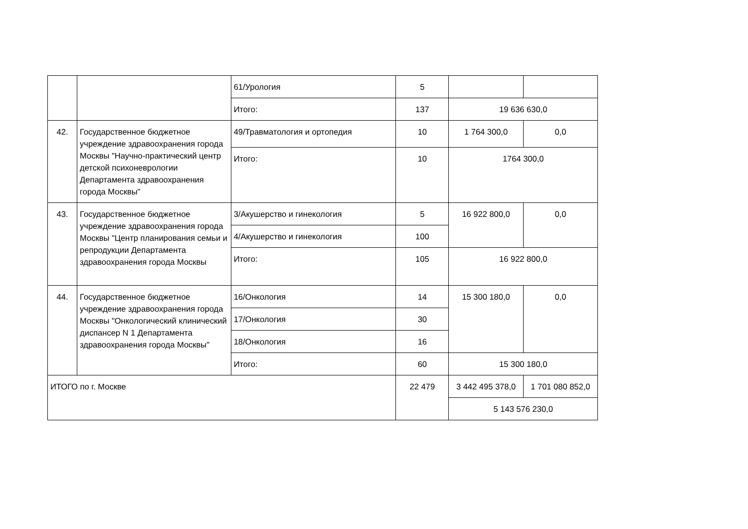| | | 61/Урология | 5 | | |
| | | Итого: | 137 | 19 636 630,0 | |
| 42. | Государственное бюджетное учреждение здравоохранения города Москвы "Научно-практический центр детской психоневрологии Департамента здравоохранения города Москвы" | 49/Травматология и ортопедия | 10 | 1 764 300,0 | 0,0 |
| | | Итого: | 10 | 1764 300,0 | |
| 43. | Государственное бюджетное учреждение здравоохранения города Москвы "Центр планирования семьи и репродукции Департамента здравоохранения города Москвы | 3/Акушерство и гинекология | 5 | 16 922 800,0 | 0,0 |
| | | 4/Акушерство и гинекология | 100 | | |
| | | Итого: | 105 | 16 922 800,0 | |
| 44. | Государственное бюджетное учреждение здравоохранения города Москвы "Онкологический клинический диспансер N 1 Департамента здравоохранения города Москвы" | 16/Онкология | 14 | 15 300 180,0 | 0,0 |
| | | 17/Онкология | 30 | | |
| | | 18/Онкология | 16 | | |
| | | Итого: | 60 | 15 300 180,0 | |
| ИТОГО по г. Москве | | | 22 479 | 3 442 495 378,0 | 1 701 080 852,0 |
| | | | | 5 143 576 230,0 | |